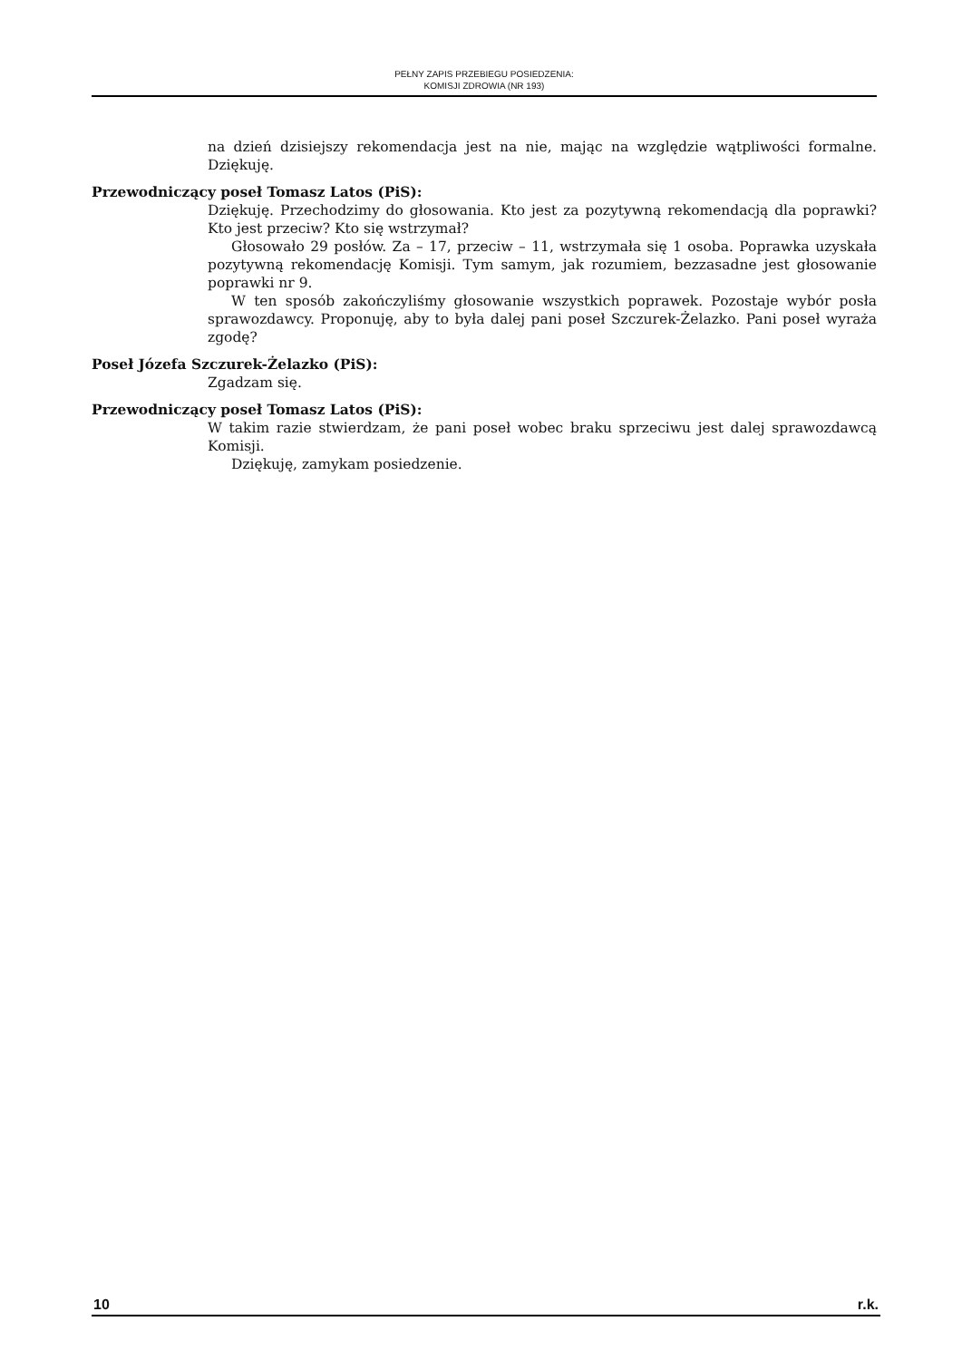PEŁNY ZAPIS PRZEBIEGU POSIEDZENIA:
KOMISJI ZDROWIA (NR 193)
na dzień dzisiejszy rekomendacja jest na nie, mając na względzie wątpliwości formalne. Dziękuję.
Przewodniczący poseł Tomasz Latos (PiS):
Dziękuję. Przechodzimy do głosowania. Kto jest za pozytywną rekomendacją dla poprawki? Kto jest przeciw? Kto się wstrzymał?
Głosowało 29 posłów. Za – 17, przeciw – 11, wstrzymała się 1 osoba. Poprawka uzyskała pozytywną rekomendację Komisji. Tym samym, jak rozumiem, bezzasadne jest głosowanie poprawki nr 9.
W ten sposób zakończyliśmy głosowanie wszystkich poprawek. Pozostaje wybór posła sprawozdawcy. Proponuję, aby to była dalej pani poseł Szczurek-Żelazko. Pani poseł wyraża zgodę?
Poseł Józefa Szczurek-Żelazko (PiS):
Zgadzam się.
Przewodniczący poseł Tomasz Latos (PiS):
W takim razie stwierdzam, że pani poseł wobec braku sprzeciwu jest dalej sprawozdawcą Komisji.
Dziękuję, zamykam posiedzenie.
10 r.k.